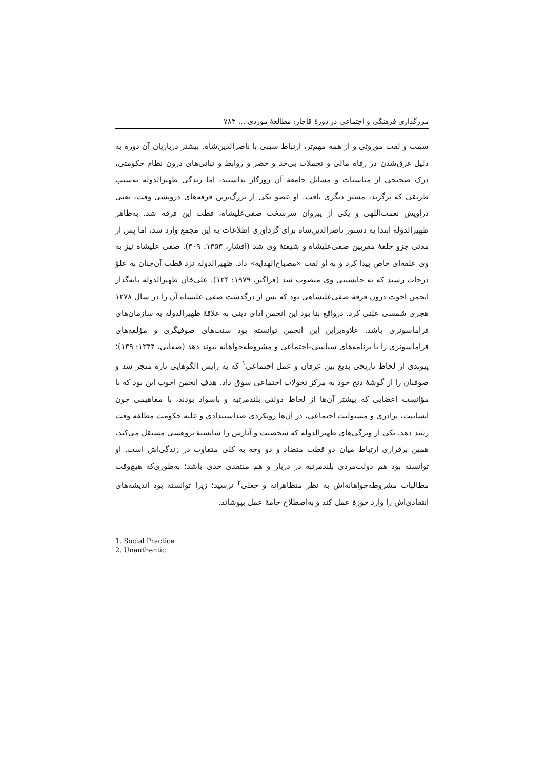مرزگذاری فرهنگی و اجتماعی در دورهٔ قاجار: مطالعهٔ موردی ... ٧٨٣
سمت و لقب موروثی و از همه مهم‌تر، ارتباط سببی با ناصرالدین‌شاه. بیشتر درباریان آن دوره به دلیل غرق‌شدن در رفاه مالی و تجملات بی‌حد و حصر و روابط و تبانی‌های درون نظام حکومتی، درک صحیحی از مناسبات و مسائل جامعهٔ آن روزگار نداشتند، اما زندگی ظهیرالدوله به‌سبب طریقی که برگزید، مسیر دیگری یافت. او عضو یکی از بزرگ‌ترین فرقه‌های درویشی وقت، یعنی دراویش نعمت‌اللهی و یکی از پیروان سرسخت صفی‌علیشاه، قطب این فرقه شد. به‌ظاهر ظهیرالدوله ابتدا به دستور ناصرالدین‌شاه برای گردآوری اطلاعات به این مجمع وارد شد، اما پس از مدتی جزو حلقهٔ مقربین صفی‌علیشاه و شیفتهٔ وی شد (افشار، ١٣۵٣: ٣٠٩). صفی علیشاه نیز به وی علقه‌ای خاص پیدا کرد و به او لقب «مصباح‌الهدایه» داد. ظهیرالدوله نزد قطب آن‌چنان به علوّ درجات رسید که به جانشینی وی منصوب شد (فراگنر، ١٩٧٩: ١٢۴). علی‌خان ظهیرالدوله پایه‌گذار انجمن اخوت درون فرقهٔ صفی‌علیشاهی بود که پس از درگذشت صفی علیشاه آن را در سال ١٢٧٨ هجری شمسی علنی کرد. درواقع بنا بود این انجمن ادای دینی به علاقهٔ ظهیرالدوله به سازمان‌های فراماسونری باشد. علاوه‌بر‌این این انجمن توانسته بود سنت‌های صوفیگری و مؤلفه‌های فراماسونری را با برنامه‌های سیاسی–اجتماعی و مشروطه‌خواهانه پیوند دهد (صفایی، ١٣۴۴: ١٣٩)؛ پیوندی از لحاظ تاریخی بدیع بین عرفان و عمل اجتماعی<sup>١</sup> که به زایش الگوهایی تازه منجر شد و صوفیان را از گوشهٔ دنج خود به مرکز تحولات اجتماعی سوق داد. هدف انجمن اخوت این بود که با مؤانست اعضایی که بیشتر آن‌ها از لحاظ دولتی بلندمرتبه و باسواد بودند، با مفاهیمی چون انسانیت، برادری و مسئولیت اجتماعی، در آن‌ها رویکردی ضداستبدادی و علیه حکومت مطلقه وقت رشد دهد. یکی از ویژگی‌های ظهیرالدوله که شخصیت و آثارش را شایستهٔ پژوهشی مستقل می‌کند، همین برقراری ارتباط میان دو قطب متضاد و دو وجه به کلی متفاوت در زندگی‌اش است. او توانسته بود هم دولت‌مردی بلندمرتبه در دربار و هم منتقدی جدی باشد؛ به‌طوری‌که هیچ‌وقت مطالبات مشروطه‌خواهانه‌اش به نظر متظاهرانه و جعلی<sup>٢</sup> نرسید؛ زیرا توانسته بود اندیشه‌های انتقادی‌اش را وارد حوزهٔ عمل کند و به‌اصطلاح جامهٔ عمل بپوشاند.
1. Social Practice
2. Unauthentic